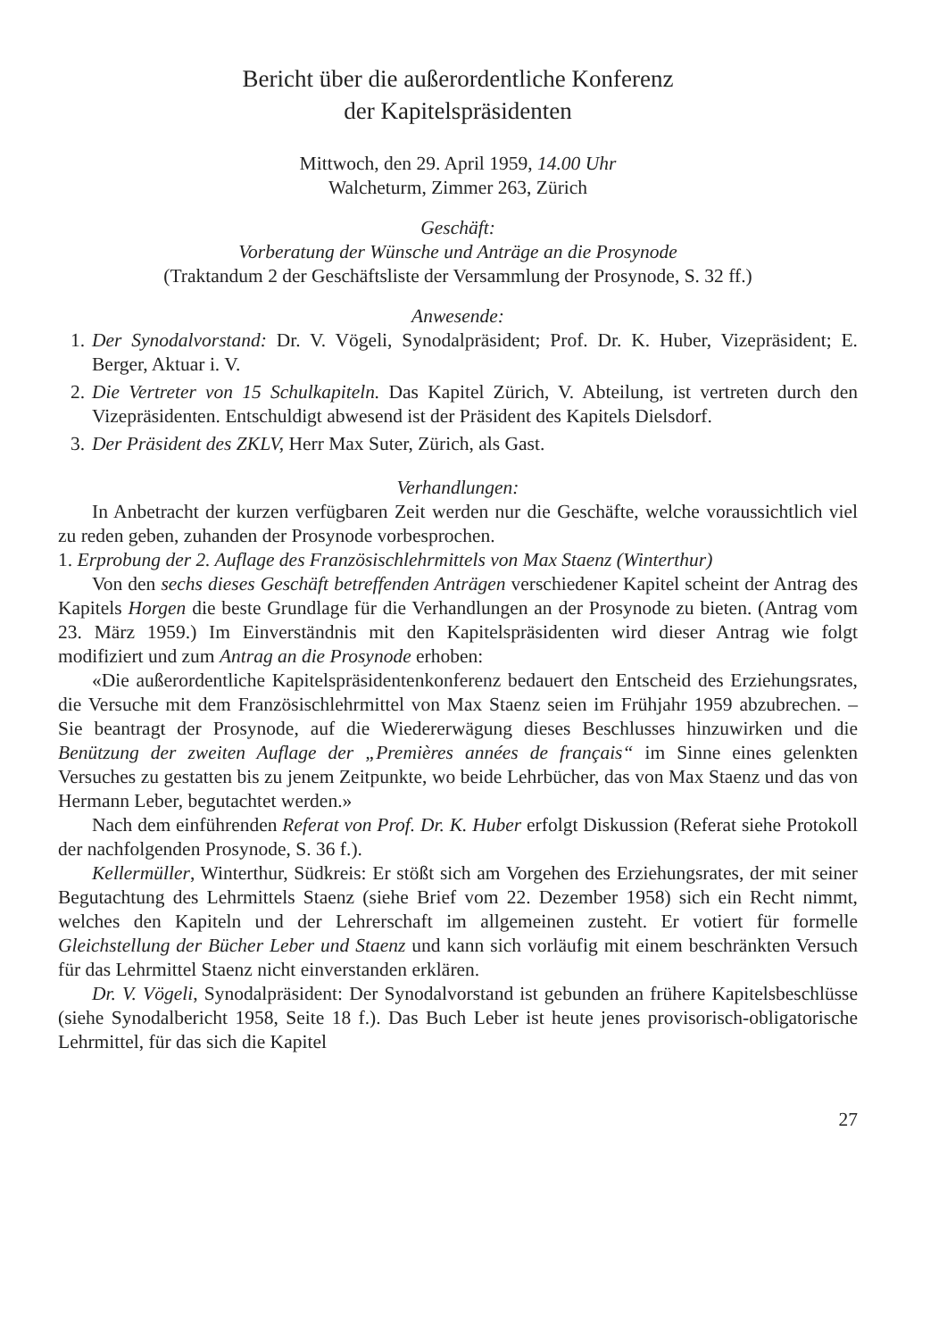Bericht über die außerordentliche Konferenz
der Kapitelspräsidenten
Mittwoch, den 29. April 1959, 14.00 Uhr
Walcheturm, Zimmer 263, Zürich
Geschäft:
Vorberatung der Wünsche und Anträge an die Prosynode
(Traktandum 2 der Geschäftsliste der Versammlung der Prosynode, S. 32 ff.)
Anwesende:
1. Der Synodalvorstand: Dr. V. Vögeli, Synodalpräsident; Prof. Dr. K. Huber, Vizepräsident; E. Berger, Aktuar i. V.
2. Die Vertreter von 15 Schulkapiteln. Das Kapitel Zürich, V. Abteilung, ist vertreten durch den Vizepräsidenten. Entschuldigt abwesend ist der Präsident des Kapitels Dielsdorf.
3. Der Präsident des ZKLV, Herr Max Suter, Zürich, als Gast.
Verhandlungen:
In Anbetracht der kurzen verfügbaren Zeit werden nur die Geschäfte, welche voraussichtlich viel zu reden geben, zuhanden der Prosynode vorbesprochen.
1. Erprobung der 2. Auflage des Französischlehrmittels von Max Staenz (Winterthur)
Von den sechs dieses Geschäft betreffenden Anträgen verschiedener Kapitel scheint der Antrag des Kapitels Horgen die beste Grundlage für die Verhandlungen an der Prosynode zu bieten. (Antrag vom 23. März 1959.) Im Einverständnis mit den Kapitelspräsidenten wird dieser Antrag wie folgt modifiziert und zum Antrag an die Prosynode erhoben:
«Die außerordentliche Kapitelspräsidentenkonferenz bedauert den Entscheid des Erziehungsrates, die Versuche mit dem Französischlehrmittel von Max Staenz seien im Frühjahr 1959 abzubrechen. – Sie beantragt der Prosynode, auf die Wiedererwägung dieses Beschlusses hinzuwirken und die Benützung der zweiten Auflage der „Premières années de français“ im Sinne eines gelenkten Versuches zu gestatten bis zu jenem Zeitpunkte, wo beide Lehrbücher, das von Max Staenz und das von Hermann Leber, begutachtet werden.»
Nach dem einführenden Referat von Prof. Dr. K. Huber erfolgt Diskussion (Referat siehe Protokoll der nachfolgenden Prosynode, S. 36 f.).
Kellermüller, Winterthur, Südkreis: Er stößt sich am Vorgehen des Erziehungsrates, der mit seiner Begutachtung des Lehrmittels Staenz (siehe Brief vom 22. Dezember 1958) sich ein Recht nimmt, welches den Kapiteln und der Lehrerschaft im allgemeinen zusteht. Er votiert für formelle Gleichstellung der Bücher Leber und Staenz und kann sich vorläufig mit einem beschränkten Versuch für das Lehrmittel Staenz nicht einverstanden erklären.
Dr. V. Vögeli, Synodalpräsident: Der Synodalvorstand ist gebunden an frühere Kapitelsbeschlüsse (siehe Synodalbericht 1958, Seite 18 f.). Das Buch Leber ist heute jenes provisorisch-obligatorische Lehrmittel, für das sich die Kapitel
27